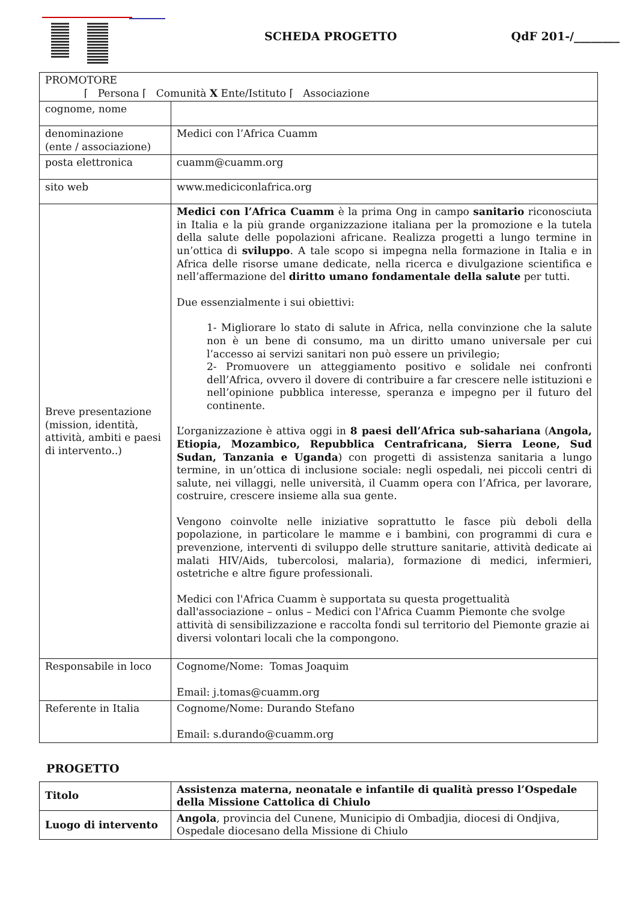SCHEDA PROGETTO QdF 201-/________
| PROMOTORE ⌈ Persona ⌈ Comunità X Ente/Istituto ⌈ Associazione | |
| cognome, nome | |
| denominazione (ente / associazione) | Medici con l’Africa Cuamm |
| posta elettronica | cuamm@cuamm.org |
| sito web | www.mediciconlafrica.org |
| Breve presentazione (mission, identità, attività, ambiti e paesi di intervento..) | Medici con l’Africa Cuamm è la prima Ong in campo sanitario riconosciuta in Italia e la più grande organizzazione italiana per la promozione e la tutela della salute delle popolazioni africane. Realizza progetti a lungo termine in un’ottica di sviluppo . A tale scopo si impegna nella formazione in Italia e in Africa delle risorse umane dedicate, nella ricerca e divulgazione scientifica e nell’affermazione del diritto umano fondamentale della salute per tutti. Due essenzialmente i sui obiettivi: 1- Migliorare lo stato di salute in Africa, nella convinzione che la salute non è un bene di consumo, ma un diritto umano universale per cui l’accesso ai servizi sanitari non può essere un privilegio; 2- Promuovere un atteggiamento positivo e solidale nei confronti dell’Africa, ovvero il dovere di contribuire a far crescere nelle istituzioni e nell’opinione pubblica interesse, speranza e impegno per il futuro del continente. L’organizzazione è attiva oggi in 8 paesi dell’Africa sub-sahariana ( Angola, Etiopia, Mozambico, Repubblica Centrafricana, Sierra Leone, Sud Sudan, Tanzania e Uganda ) con progetti di assistenza sanitaria a lungo termine, in un’ottica di inclusione sociale: negli ospedali, nei piccoli centri di salute, nei villaggi, nelle università, il Cuamm opera con l’Africa, per lavorare, costruire, crescere insieme alla sua gente. Vengono coinvolte nelle iniziative soprattutto le fasce più deboli della popolazione, in particolare le mamme e i bambini, con programmi di cura e prevenzione, interventi di sviluppo delle strutture sanitarie, attività dedicate ai malati HIV/Aids, tubercolosi, malaria), formazione di medici, infermieri, ostetriche e altre figure professionali. Medici con l'Africa Cuamm è supportata su questa progettualità dall'associazione – onlus – Medici con l'Africa Cuamm Piemonte che svolge attività di sensibilizzazione e raccolta fondi sul territorio del Piemonte grazie ai diversi volontari locali che la compongono. |
| Responsabile in loco | Cognome/Nome: Tomas Joaquim Email: j.tomas@cuamm.org |
| Referente in Italia | Cognome/Nome: Durando Stefano Email: s.durando@cuamm.org |
PROGETTO
| Titolo | Assistenza materna, neonatale e infantile di qualità presso l’Ospedale della Missione Cattolica di Chiulo |
| Luogo di intervento | Angola , provincia del Cunene, Municipio di Ombadjia, diocesi di Ondjiva, Ospedale diocesano della Missione di Chiulo |